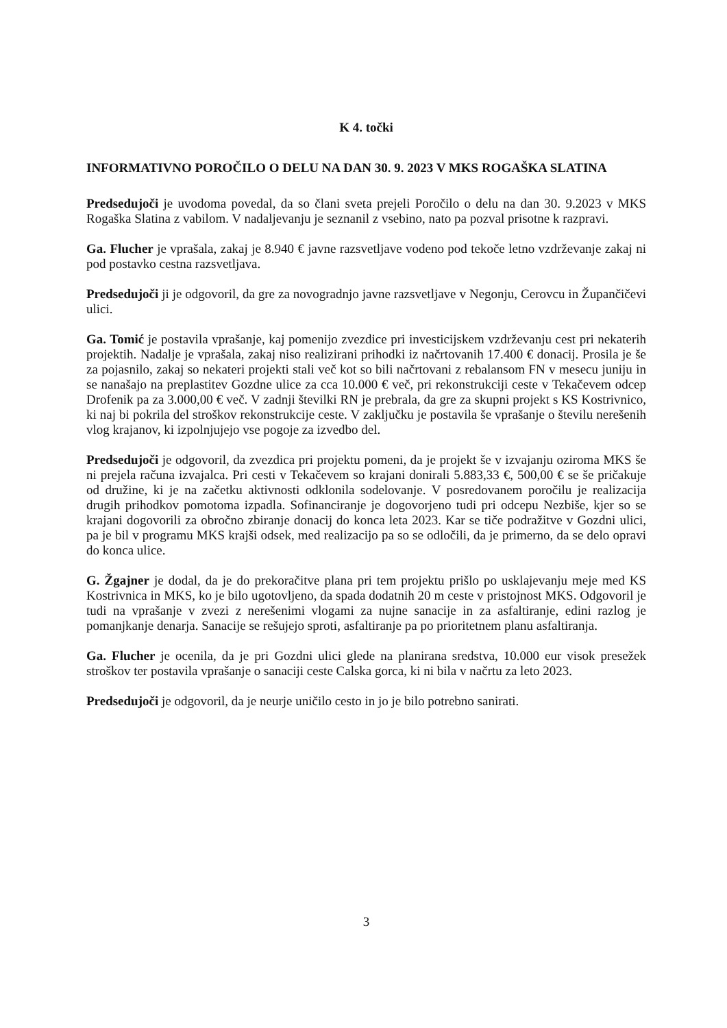K 4. točki
INFORMATIVNO POROČILO O DELU NA DAN 30. 9. 2023 V MKS ROGAŠKA SLATINA
Predsedujoči je uvodoma povedal, da so člani sveta prejeli Poročilo o delu na dan 30. 9.2023 v MKS Rogaška Slatina z vabilom. V nadaljevanju je seznanil z vsebino, nato pa pozval prisotne k razpravi.
Ga. Flucher je vprašala, zakaj je 8.940 € javne razsvetljave vodeno pod tekoče letno vzdrževanje zakaj ni pod postavko cestna razsvetljava.
Predsedujoči ji je odgovoril, da gre za novogradnjo javne razsvetljave v Negonju, Cerovcu in Župančičevi ulici.
Ga. Tomić je postavila vprašanje, kaj pomenijo zvezdice pri investicijskem vzdrževanju cest pri nekaterih projektih. Nadalje je vprašala, zakaj niso realizirani prihodki iz načrtovanih 17.400 € donacij. Prosila je še za pojasnilo, zakaj so nekateri projekti stali več kot so bili načrtovani z rebalansom FN v mesecu juniju in se nanašajo na preplastitev Gozdne ulice za cca 10.000 € več, pri rekonstrukciji ceste v Tekačevem odcep Drofenik pa za 3.000,00 € več. V zadnji številki RN je prebrala, da gre za skupni projekt s KS Kostrivnico, ki naj bi pokrila del stroškov rekonstrukcije ceste. V zaključku je postavila še vprašanje o številu nerešenih vlog krajanov, ki izpolnjujejo vse pogoje za izvedbo del.
Predsedujoči je odgovoril, da zvezdica pri projektu pomeni, da je projekt še v izvajanju oziroma MKS še ni prejela računa izvajalca. Pri cesti v Tekačevem so krajani donirali 5.883,33 €, 500,00 € se še pričakuje od družine, ki je na začetku aktivnosti odklonila sodelovanje. V posredovanem poročilu je realizacija drugih prihodkov pomotoma izpadla. Sofinanciranje je dogovorjeno tudi pri odcepu Nezbiše, kjer so se krajani dogovorili za obročno zbiranje donacij do konca leta 2023. Kar se tiče podražitve v Gozdni ulici, pa je bil v programu MKS krajši odsek, med realizacijo pa so se odločili, da je primerno, da se delo opravi do konca ulice.
G. Žgajner je dodal, da je do prekoračitve plana pri tem projektu prišlo po usklajevanju meje med KS Kostrivnica in MKS, ko je bilo ugotovljeno, da spada dodatnih 20 m ceste v pristojnost MKS. Odgovoril je tudi na vprašanje v zvezi z nerešenimi vlogami za nujne sanacije in za asfaltiranje, edini razlog je pomanjkanje denarja. Sanacije se rešujejo sproti, asfaltiranje pa po prioritetnem planu asfaltiranja.
Ga. Flucher je ocenila, da je pri Gozdni ulici glede na planirana sredstva, 10.000 eur visok presežek stroškov ter postavila vprašanje o sanaciji ceste Calska gorca, ki ni bila v načrtu za leto 2023.
Predsedujoči je odgovoril, da je neurje uničilo cesto in jo je bilo potrebno sanirati.
3